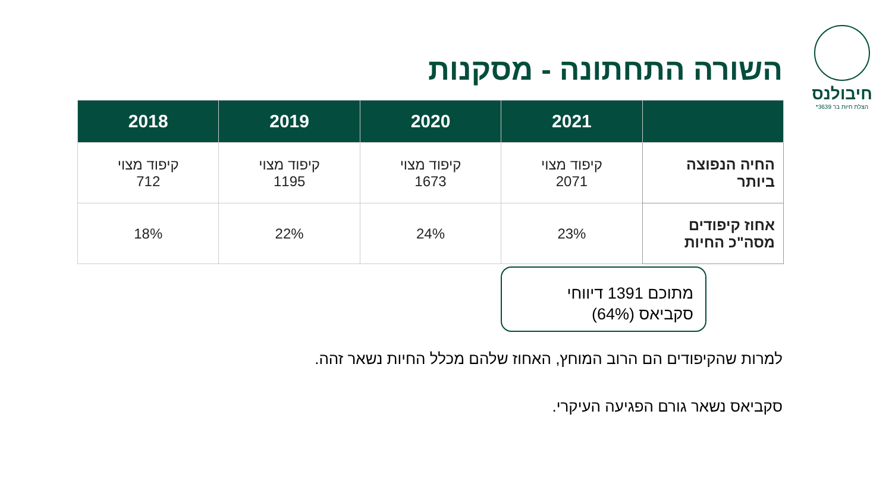חיבולנס
הצלת חיות בר 3639*
השורה התחתונה - מסקנות
| | 2021 | 2020 | 2019 | 2018 |
| --- | --- | --- | --- | --- |
| החיה הנפוצה ביותר | קיפוד מצוי 2071 | קיפוד מצוי 1673 | קיפוד מצוי 1195 | קיפוד מצוי 712 |
| אחוז קיפודים מסה"כ החיות | 23% | 24% | 22% | 18% |
מתוכם 1391 דיווחי
סקביאס (64%)
למרות שהקיפודים הם הרוב המוחץ, האחוז שלהם מכלל החיות נשאר זהה.
סקביאס נשאר גורם הפגיעה העיקרי.